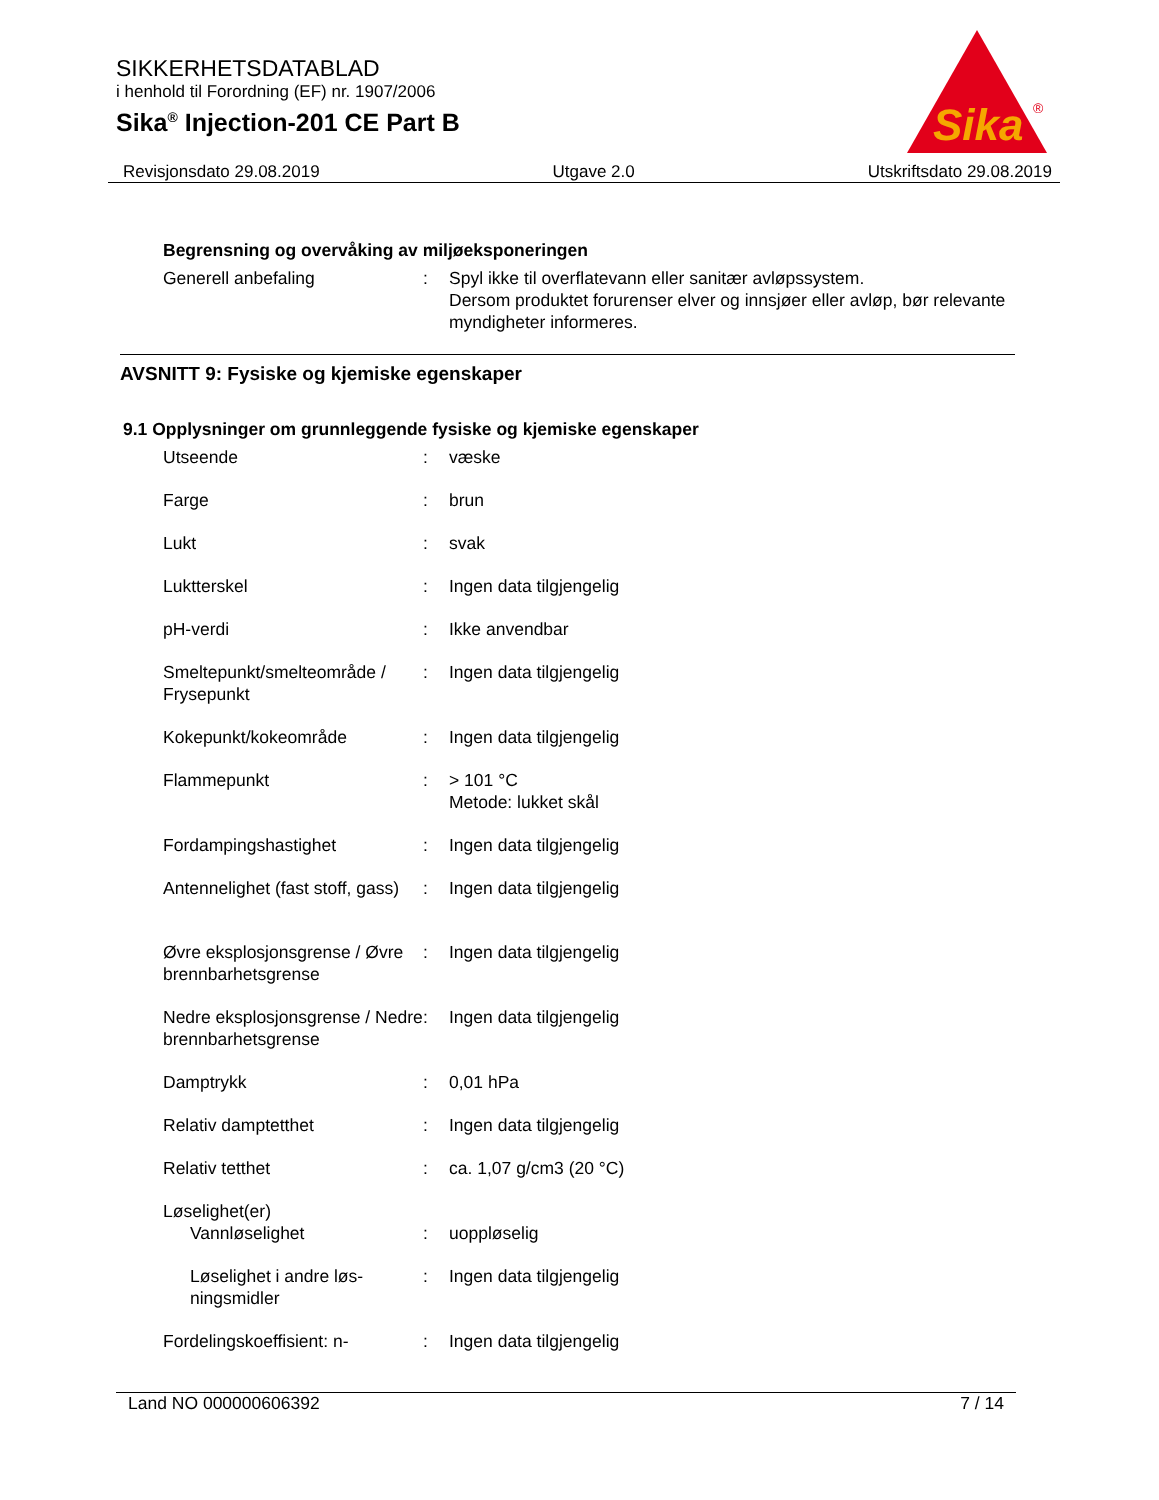SIKKERHETSDATABLAD
i henhold til Forordning (EF) nr. 1907/2006
Sika<sup>®</sup> Injection-201 CE Part B
Sika
®
Revisjonsdato 29.08.2019 Utgave 2.0 Utskriftsdato 29.08.2019
Begrensning og overvåking av miljøeksponeringen
Generell anbefaling : Spyl ikke til overflatevann eller sanitær avløpssystem.
Dersom produktet forurenser elver og innsjøer eller avløp, bør relevante myndigheter informeres.
AVSNITT 9: Fysiske og kjemiske egenskaper
9.1 Opplysninger om grunnleggende fysiske og kjemiske egenskaper
Utseende : væske
Farge : brun
Lukt : svak
Luktterskel : Ingen data tilgjengelig
pH-verdi : Ikke anvendbar
Smeltepunkt/smelteområde / Frysepunkt
: Ingen data tilgjengelig
Kokepunkt/kokeområde : Ingen data tilgjengelig
Flammepunkt : > 101 °C
Metode: lukket skål
Fordampingshastighet : Ingen data tilgjengelig
Antennelighet (fast stoff, gass)
: Ingen data tilgjengelig
Øvre eksplosjonsgrense / Øvre brennbarhetsgrense
: Ingen data tilgjengelig
Nedre eksplosjonsgrense / Nedre brennbarhetsgrense
: Ingen data tilgjengelig
Damptrykk : 0,01 hPa
Relativ damptetthet : Ingen data tilgjengelig
Relativ tetthet : ca. 1,07 g/cm3 (20 °C)
Løselighet(er)
Vannløselighet : uoppløselig
Løselighet i andre løs-ningsmidler
: Ingen data tilgjengelig
Fordelingskoeffisient: n-
: Ingen data tilgjengelig
Land NO 000000606392 7 / 14